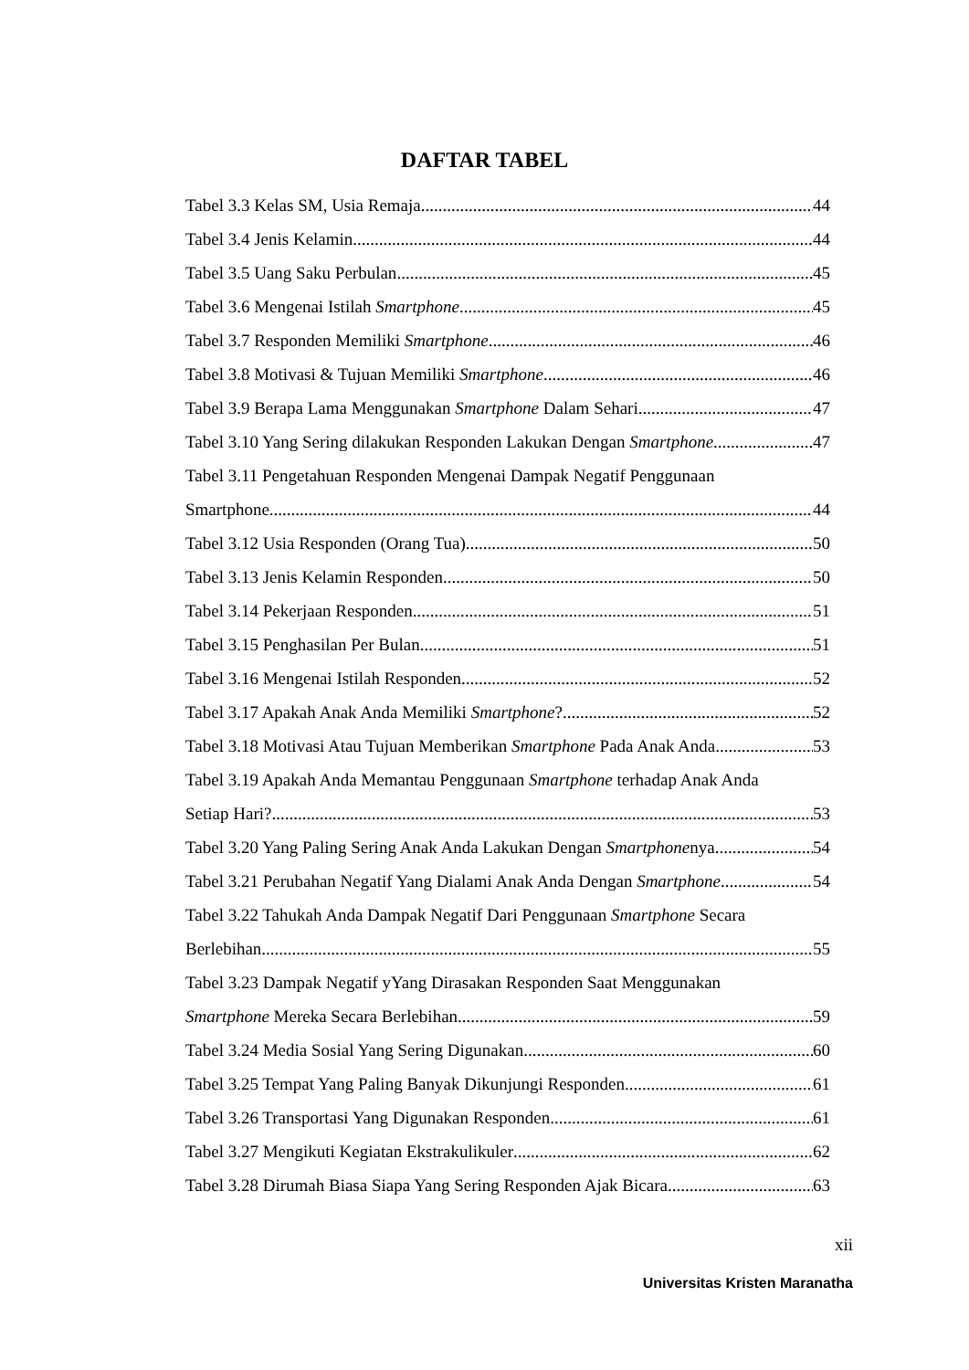DAFTAR TABEL
Tabel 3.3 Kelas SM, Usia Remaja 44
Tabel 3.4 Jenis Kelamin 44
Tabel 3.5 Uang Saku Perbulan 45
Tabel 3.6 Mengenai Istilah Smartphone 45
Tabel 3.7 Responden Memiliki Smartphone 46
Tabel 3.8 Motivasi & Tujuan Memiliki Smartphone 46
Tabel 3.9 Berapa Lama Menggunakan Smartphone Dalam Sehari 47
Tabel 3.10 Yang Sering dilakukan Responden Lakukan Dengan Smartphone 47
Tabel 3.11 Pengetahuan Responden Mengenai Dampak Negatif Penggunaan
Smartphone 44
Tabel 3.12 Usia Responden (Orang Tua) 50
Tabel 3.13 Jenis Kelamin Responden 50
Tabel 3.14 Pekerjaan Responden 51
Tabel 3.15 Penghasilan Per Bulan 51
Tabel 3.16 Mengenai Istilah Responden 52
Tabel 3.17 Apakah Anak Anda Memiliki Smartphone? 52
Tabel 3.18 Motivasi Atau Tujuan Memberikan Smartphone Pada Anak Anda 53
Tabel 3.19 Apakah Anda Memantau Penggunaan Smartphone terhadap Anak Anda
Setiap Hari? 53
Tabel 3.20 Yang Paling Sering Anak Anda Lakukan Dengan Smartphonenya 54
Tabel 3.21 Perubahan Negatif Yang Dialami Anak Anda Dengan Smartphone 54
Tabel 3.22 Tahukah Anda Dampak Negatif Dari Penggunaan Smartphone Secara
Berlebihan 55
Tabel 3.23 Dampak Negatif yYang Dirasakan Responden Saat Menggunakan
Smartphone Mereka Secara Berlebihan 59
Tabel 3.24 Media Sosial Yang Sering Digunakan 60
Tabel 3.25 Tempat Yang Paling Banyak Dikunjungi Responden 61
Tabel 3.26 Transportasi Yang Digunakan Responden 61
Tabel 3.27 Mengikuti Kegiatan Ekstrakulikuler 62
Tabel 3.28 Dirumah Biasa Siapa Yang Sering Responden Ajak Bicara 63
xii
Universitas Kristen Maranatha